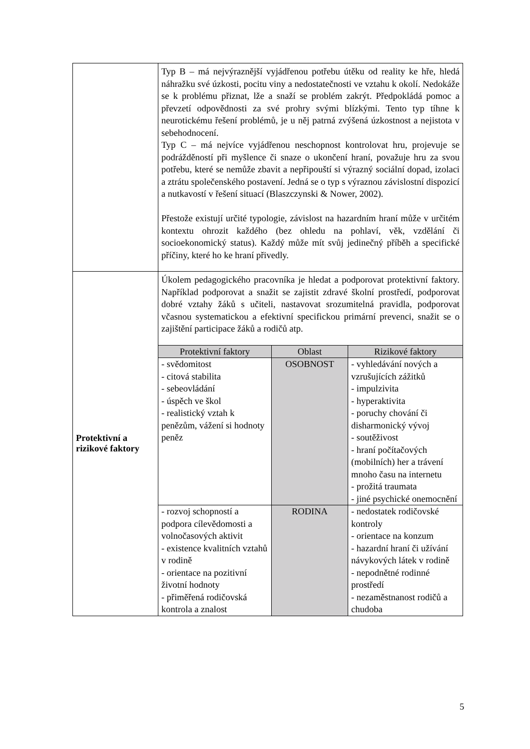| | Typ B – má nejvýraznější vyjádřenou potřebu útěku od reality ke hře, hledá náhražku své úzkosti, pocitu viny a nedostatečnosti ve vztahu k okolí. Nedokáže se k problému přiznat, lže a snaží se problém zakrýt. Předpokládá pomoc a převzetí odpovědnosti za své prohry svými blízkými. Tento typ tíhne k neurotickému řešení problémů, je u něj patrná zvýšená úzkostnost a nejistota v sebehodnocení. Typ C – má nejvíce vyjádřenou neschopnost kontrolovat hru, projevuje se podrážděností při myšlence či snaze o ukončení hraní, považuje hru za svou potřebu, které se nemůže zbavit a nepřipouští si výrazný sociální dopad, izolaci a ztrátu společenského postavení. Jedná se o typ s výraznou závislostní dispozicí a nutkavostí v řešení situací (Blaszczynski & Nower, 2002). Přestože existují určité typologie, závislost na hazardním hraní může v určitém kontextu ohrozit každého (bez ohledu na pohlaví, věk, vzdělání či socioekonomický status). Každý může mít svůj jedinečný příběh a specifické příčiny, které ho ke hraní přivedly. |
| Protektivní a rizikové faktory | Úkolem pedagogického pracovníka je hledat a podporovat protektivní faktory. Například podporovat a snažit se zajistit zdravé školní prostředí, podporovat dobré vztahy žáků s učiteli, nastavovat srozumitelná pravidla, podporovat včasnou systematickou a efektivní specifickou primární prevenci, snažit se o zajištění participace žáků a rodičů atp. / Protektivní faktory / Oblast / Rizikové faktory / / --- / --- / --- / / - svědomitost - citová stabilita - sebeovládání - úspěch ve škol - realistický vztah k penězům, vážení si hodnoty peněz / OSOBNOST / - vyhledávání nových a vzrušujících zážitků - impulzivita - hyperaktivita - poruchy chování či disharmonický vývoj - soutěživost - hraní počítačových (mobilních) her a trávení mnoho času na internetu - prožitá traumata - jiné psychické onemocnění / / - rozvoj schopností a podpora cílevědomosti a volnočasových aktivit - existence kvalitních vztahů v rodině - orientace na pozitivní životní hodnoty - přiměřená rodičovská kontrola a znalost / RODINA / - nedostatek rodičovské kontroly - orientace na konzum - hazardní hraní či užívání návykových látek v rodině - nepodnětné rodinné prostředí - nezaměstnanost rodičů a chudoba / |
5